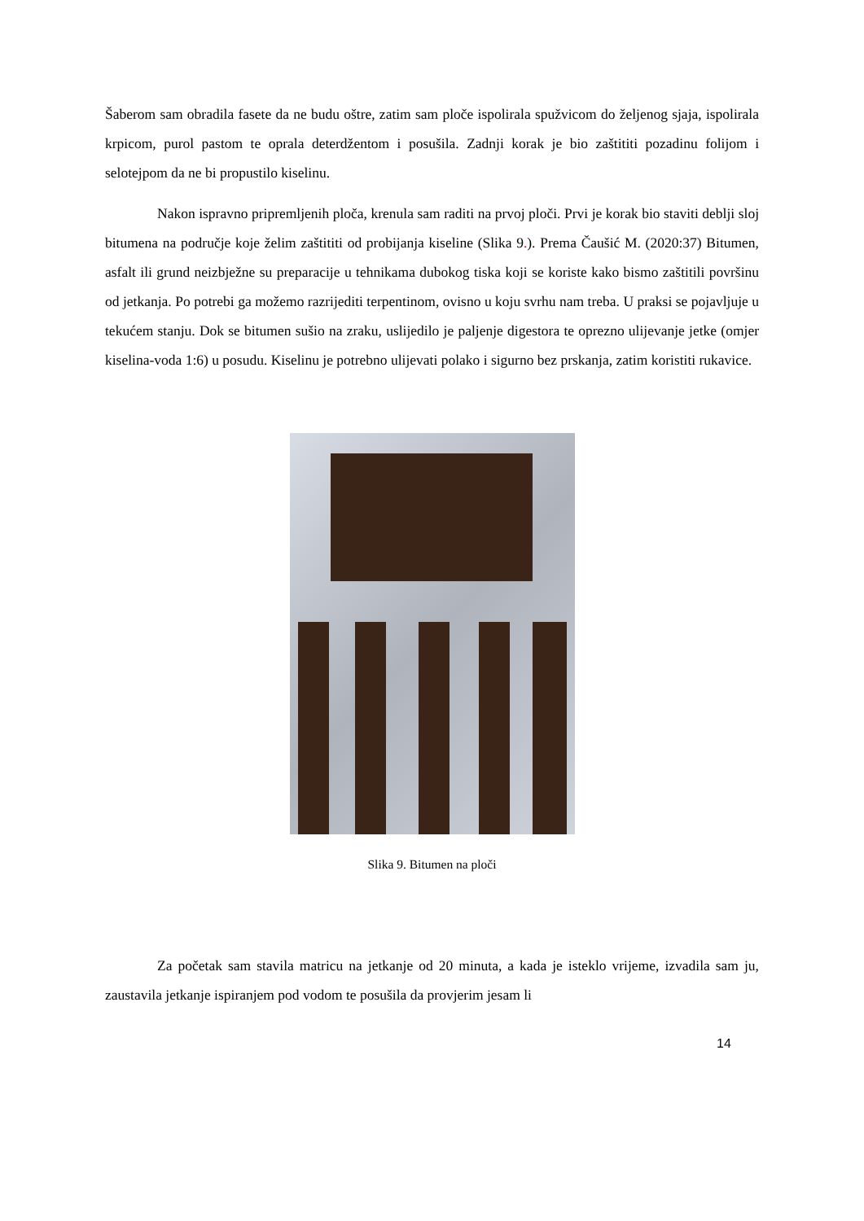Šaberom sam obradila fasete da ne budu oštre, zatim sam ploče ispolirala spužvicom do željenog sjaja, ispolirala krpicom, purol pastom te oprala deterdžentom i posušila. Zadnji korak je bio zaštititi pozadinu folijom i selotejpom da ne bi propustilo kiselinu.
Nakon ispravno pripremljenih ploča, krenula sam raditi na prvoj ploči. Prvi je korak bio staviti deblji sloj bitumena na područje koje želim zaštititi od probijanja kiseline (Slika 9.). Prema Čaušić M. (2020:37) Bitumen, asfalt ili grund neizbježne su preparacije u tehnikama dubokog tiska koji se koriste kako bismo zaštitili površinu od jetkanja. Po potrebi ga možemo razrijediti terpentinom, ovisno u koju svrhu nam treba. U praksi se pojavljuje u tekućem stanju. Dok se bitumen sušio na zraku, uslijedilo je paljenje digestora te oprezno ulijevanje jetke (omjer kiselina-voda 1:6) u posudu. Kiselinu je potrebno ulijevati polako i sigurno bez prskanja, zatim koristiti rukavice.
Slika 9. Bitumen na ploči
Za početak sam stavila matricu na jetkanje od 20 minuta, a kada je isteklo vrijeme, izvadila sam ju, zaustavila jetkanje ispiranjem pod vodom te posušila da provjerim jesam li
14